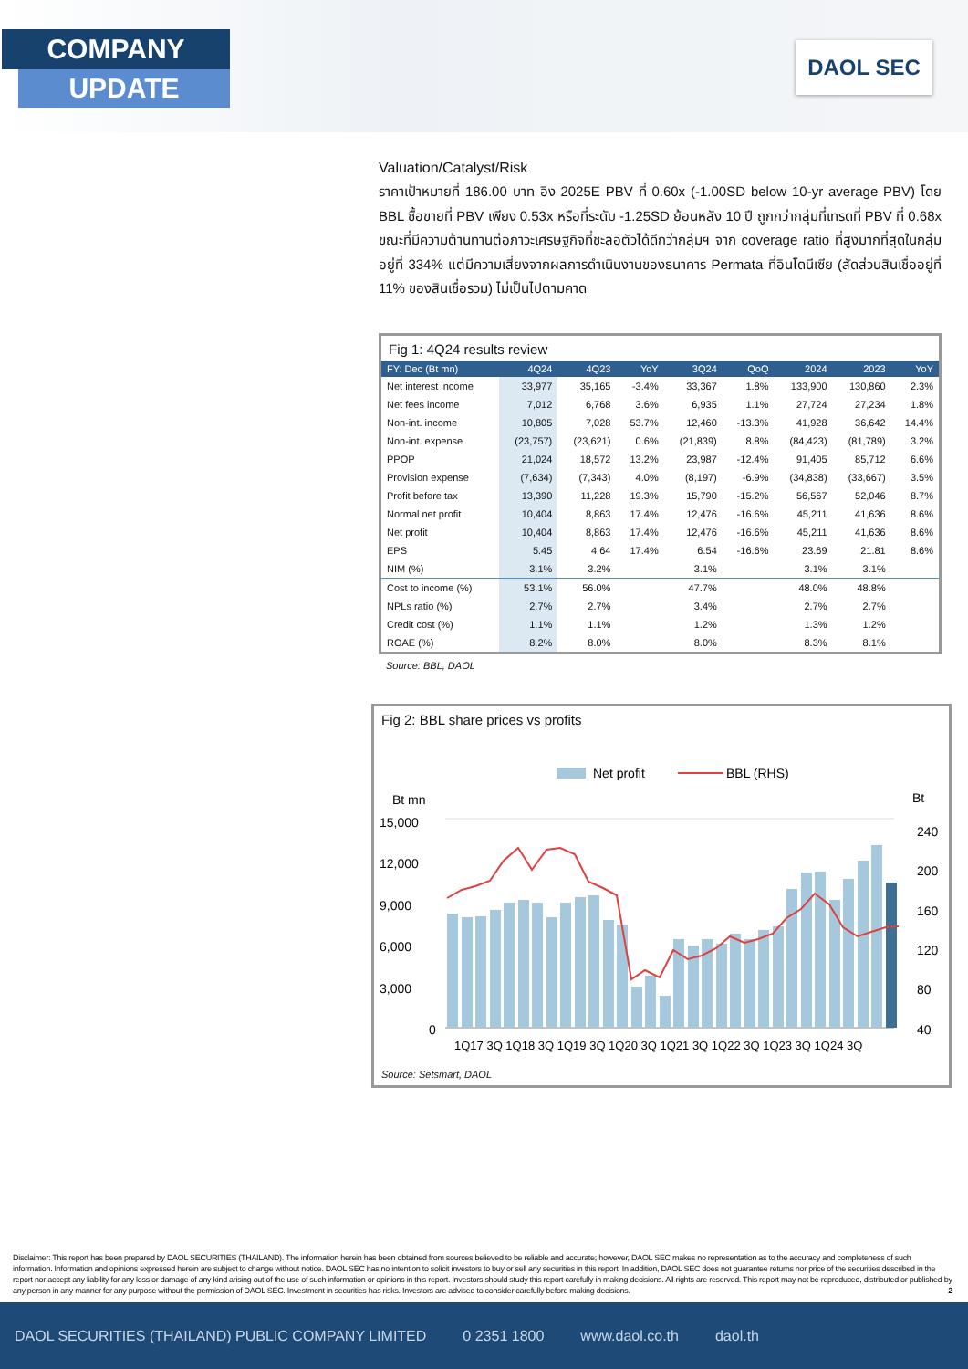COMPANY
UPDATE
DAOL SEC
Valuation/Catalyst/Risk
ราคาเป้าหมายที่ 186.00 บาท อิง 2025E PBV ที่ 0.60x (-1.00SD below 10-yr average PBV) โดย BBL ซื้อขายที่ PBV เพียง 0.53x หรือที่ระดับ -1.25SD ย้อนหลัง 10 ปี ถูกกว่ากลุ่มที่เทรดที่ PBV ที่ 0.68x ขณะที่มีความต้านทานต่อภาวะเศรษฐกิจที่ชะลอตัวได้ดีกว่ากลุ่มฯ จาก coverage ratio ที่สูงมากที่สุดในกลุ่มอยู่ที่ 334% แต่มีความเสี่ยงจากผลการดำเนินงานของธนาคาร Permata ที่อินโดนีเซีย (สัดส่วนสินเชื่ออยู่ที่ 11% ของสินเชื่อรวม) ไม่เป็นไปตามคาด
Fig 1: 4Q24 results review
| FY: Dec (Bt mn) | 4Q24 | 4Q23 | YoY | 3Q24 | QoQ | 2024 | 2023 | YoY |
| --- | --- | --- | --- | --- | --- | --- | --- | --- |
| Net interest income | 33,977 | 35,165 | -3.4% | 33,367 | 1.8% | 133,900 | 130,860 | 2.3% |
| Net fees income | 7,012 | 6,768 | 3.6% | 6,935 | 1.1% | 27,724 | 27,234 | 1.8% |
| Non-int. income | 10,805 | 7,028 | 53.7% | 12,460 | -13.3% | 41,928 | 36,642 | 14.4% |
| Non-int. expense | (23,757) | (23,621) | 0.6% | (21,839) | 8.8% | (84,423) | (81,789) | 3.2% |
| PPOP | 21,024 | 18,572 | 13.2% | 23,987 | -12.4% | 91,405 | 85,712 | 6.6% |
| Provision expense | (7,634) | (7,343) | 4.0% | (8,197) | -6.9% | (34,838) | (33,667) | 3.5% |
| Profit before tax | 13,390 | 11,228 | 19.3% | 15,790 | -15.2% | 56,567 | 52,046 | 8.7% |
| Normal net profit | 10,404 | 8,863 | 17.4% | 12,476 | -16.6% | 45,211 | 41,636 | 8.6% |
| Net profit | 10,404 | 8,863 | 17.4% | 12,476 | -16.6% | 45,211 | 41,636 | 8.6% |
| EPS | 5.45 | 4.64 | 17.4% | 6.54 | -16.6% | 23.69 | 21.81 | 8.6% |
| NIM (%) | 3.1% | 3.2% | | 3.1% | | 3.1% | 3.1% | |
| Cost to income (%) | 53.1% | 56.0% | | 47.7% | | 48.0% | 48.8% | |
| NPLs ratio (%) | 2.7% | 2.7% | | 3.4% | | 2.7% | 2.7% | |
| Credit cost (%) | 1.1% | 1.1% | | 1.2% | | 1.3% | 1.2% | |
| ROAE (%) | 8.2% | 8.0% | | 8.0% | | 8.3% | 8.1% | |
Source: BBL, DAOL
Fig 2: BBL share prices vs profits
Net profit
BBL (RHS)
Bt mn
Bt
15,000
12,000
9,000
6,000
3,000
0
240
200
160
120
80
40
1Q17 3Q 1Q18 3Q 1Q19 3Q 1Q20 3Q 1Q21 3Q 1Q22 3Q 1Q23 3Q 1Q24 3Q
Source: Setsmart, DAOL
Disclaimer: This report has been prepared by DAOL SECURITIES (THAILAND). The information herein has been obtained from sources believed to be reliable and accurate; however, DAOL SEC makes no representation as to the accuracy and completeness of such information. Information and opinions expressed herein are subject to change without notice. DAOL SEC has no intention to solicit investors to buy or sell any securities in this report. In addition, DAOL SEC does not guarantee returns nor price of the securities described in the report nor accept any liability for any loss or damage of any kind arising out of the use of such information or opinions in this report. Investors should study this report carefully in making decisions. All rights are reserved. This report may not be reproduced, distributed or published by any person in any manner for any purpose without the permission of DAOL SEC. Investment in securities has risks. Investors are advised to consider carefully before making decisions. 2
DAOL SECURITIES (THAILAND) PUBLIC COMPANY LIMITED 0 2351 1800 www.daol.co.th daol.th